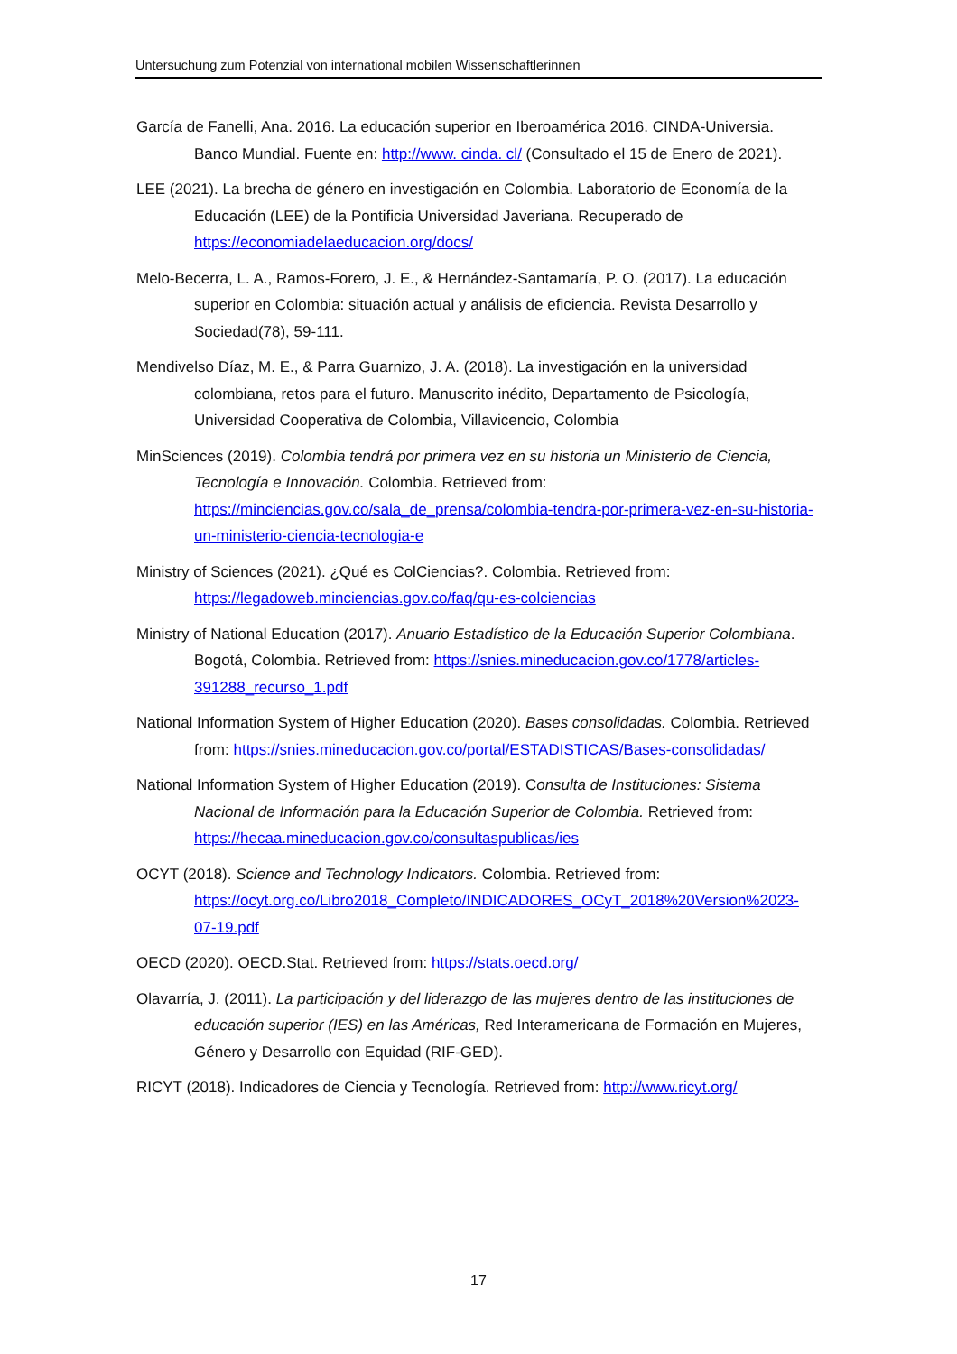Untersuchung zum Potenzial von international mobilen Wissenschaftlerinnen
García de Fanelli, Ana. 2016. La educación superior en Iberoamérica 2016. CINDA-Universia. Banco Mundial. Fuente en: http://www. cinda. cl/ (Consultado el 15 de Enero de 2021).
LEE (2021). La brecha de género en investigación en Colombia. Laboratorio de Economía de la Educación (LEE) de la Pontificia Universidad Javeriana. Recuperado de https://economiadelaeducacion.org/docs/
Melo-Becerra, L. A., Ramos-Forero, J. E., & Hernández-Santamaría, P. O. (2017). La educación superior en Colombia: situación actual y análisis de eficiencia. Revista Desarrollo y Sociedad(78), 59-111.
Mendivelso Díaz, M. E., & Parra Guarnizo, J. A. (2018). La investigación en la universidad colombiana, retos para el futuro. Manuscrito inédito, Departamento de Psicología, Universidad Cooperativa de Colombia, Villavicencio, Colombia
MinSciences (2019). Colombia tendrá por primera vez en su historia un Ministerio de Ciencia, Tecnología e Innovación. Colombia. Retrieved from: https://minciencias.gov.co/sala_de_prensa/colombia-tendra-por-primera-vez-en-su-historia-un-ministerio-ciencia-tecnologia-e
Ministry of Sciences (2021). ¿Qué es ColCiencias?. Colombia. Retrieved from: https://legadoweb.minciencias.gov.co/faq/qu-es-colciencias
Ministry of National Education (2017). Anuario Estadístico de la Educación Superior Colombiana. Bogotá, Colombia. Retrieved from: https://snies.mineducacion.gov.co/1778/articles-391288_recurso_1.pdf
National Information System of Higher Education (2020). Bases consolidadas. Colombia. Retrieved from: https://snies.mineducacion.gov.co/portal/ESTADISTICAS/Bases-consolidadas/
National Information System of Higher Education (2019). Consulta de Instituciones: Sistema Nacional de Información para la Educación Superior de Colombia. Retrieved from: https://hecaa.mineducacion.gov.co/consultaspublicas/ies
OCYT (2018). Science and Technology Indicators. Colombia. Retrieved from: https://ocyt.org.co/Libro2018_Completo/INDICADORES_OCyT_2018%20Version%2023-07-19.pdf
OECD (2020). OECD.Stat. Retrieved from: https://stats.oecd.org/
Olavarría, J. (2011). La participación y del liderazgo de las mujeres dentro de las instituciones de educación superior (IES) en las Américas, Red Interamericana de Formación en Mujeres, Género y Desarrollo con Equidad (RIF-GED).
RICYT (2018). Indicadores de Ciencia y Tecnología. Retrieved from: http://www.ricyt.org/
17